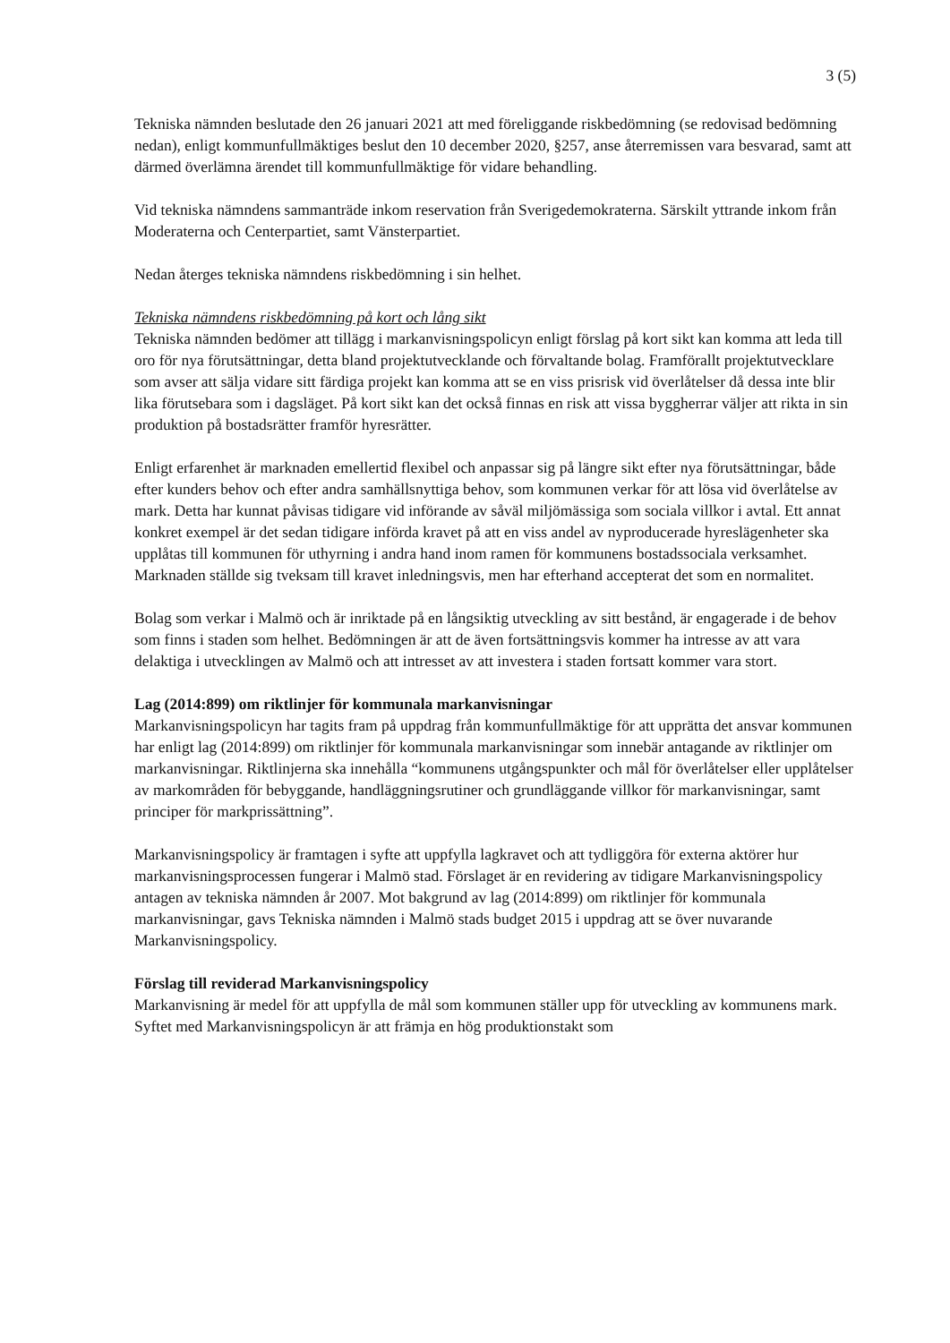3 (5)
Tekniska nämnden beslutade den 26 januari 2021 att med föreliggande riskbedömning (se redovisad bedömning nedan), enligt kommunfullmäktiges beslut den 10 december 2020, §257, anse återremissen vara besvarad, samt att därmed överlämna ärendet till kommunfullmäktige för vidare behandling.
Vid tekniska nämndens sammanträde inkom reservation från Sverigedemokraterna. Särskilt yttrande inkom från Moderaterna och Centerpartiet, samt Vänsterpartiet.
Nedan återges tekniska nämndens riskbedömning i sin helhet.
Tekniska nämndens riskbedömning på kort och lång sikt
Tekniska nämnden bedömer att tillägg i markanvisningspolicyn enligt förslag på kort sikt kan komma att leda till oro för nya förutsättningar, detta bland projektutvecklande och förvaltande bolag. Framförallt projektutvecklare som avser att sälja vidare sitt färdiga projekt kan komma att se en viss prisrisk vid överlåtelser då dessa inte blir lika förutsebara som i dagsläget. På kort sikt kan det också finnas en risk att vissa byggherrar väljer att rikta in sin produktion på bostadsrätter framför hyresrätter.
Enligt erfarenhet är marknaden emellertid flexibel och anpassar sig på längre sikt efter nya förutsättningar, både efter kunders behov och efter andra samhällsnyttiga behov, som kommunen verkar för att lösa vid överlåtelse av mark. Detta har kunnat påvisas tidigare vid införande av såväl miljömässiga som sociala villkor i avtal. Ett annat konkret exempel är det sedan tidigare införda kravet på att en viss andel av nyproducerade hyreslägenheter ska upplåtas till kommunen för uthyrning i andra hand inom ramen för kommunens bostadssociala verksamhet. Marknaden ställde sig tveksam till kravet inledningsvis, men har efterhand accepterat det som en normalitet.
Bolag som verkar i Malmö och är inriktade på en långsiktig utveckling av sitt bestånd, är engagerade i de behov som finns i staden som helhet. Bedömningen är att de även fortsättningsvis kommer ha intresse av att vara delaktiga i utvecklingen av Malmö och att intresset av att investera i staden fortsatt kommer vara stort.
Lag (2014:899) om riktlinjer för kommunala markanvisningar
Markanvisningspolicyn har tagits fram på uppdrag från kommunfullmäktige för att upprätta det ansvar kommunen har enligt lag (2014:899) om riktlinjer för kommunala markanvisningar som innebär antagande av riktlinjer om markanvisningar. Riktlinjerna ska innehålla “kommunens utgångspunkter och mål för överlåtelser eller upplåtelser av markområden för bebyggande, handläggningsrutiner och grundläggande villkor för markanvisningar, samt principer för markprissättning”.
Markanvisningspolicy är framtagen i syfte att uppfylla lagkravet och att tydliggöra för externa aktörer hur markanvisningsprocessen fungerar i Malmö stad. Förslaget är en revidering av tidigare Markanvisningspolicy antagen av tekniska nämnden år 2007. Mot bakgrund av lag (2014:899) om riktlinjer för kommunala markanvisningar, gavs Tekniska nämnden i Malmö stads budget 2015 i uppdrag att se över nuvarande Markanvisningspolicy.
Förslag till reviderad Markanvisningspolicy
Markanvisning är medel för att uppfylla de mål som kommunen ställer upp för utveckling av kommunens mark. Syftet med Markanvisningspolicyn är att främja en hög produktionstakt som